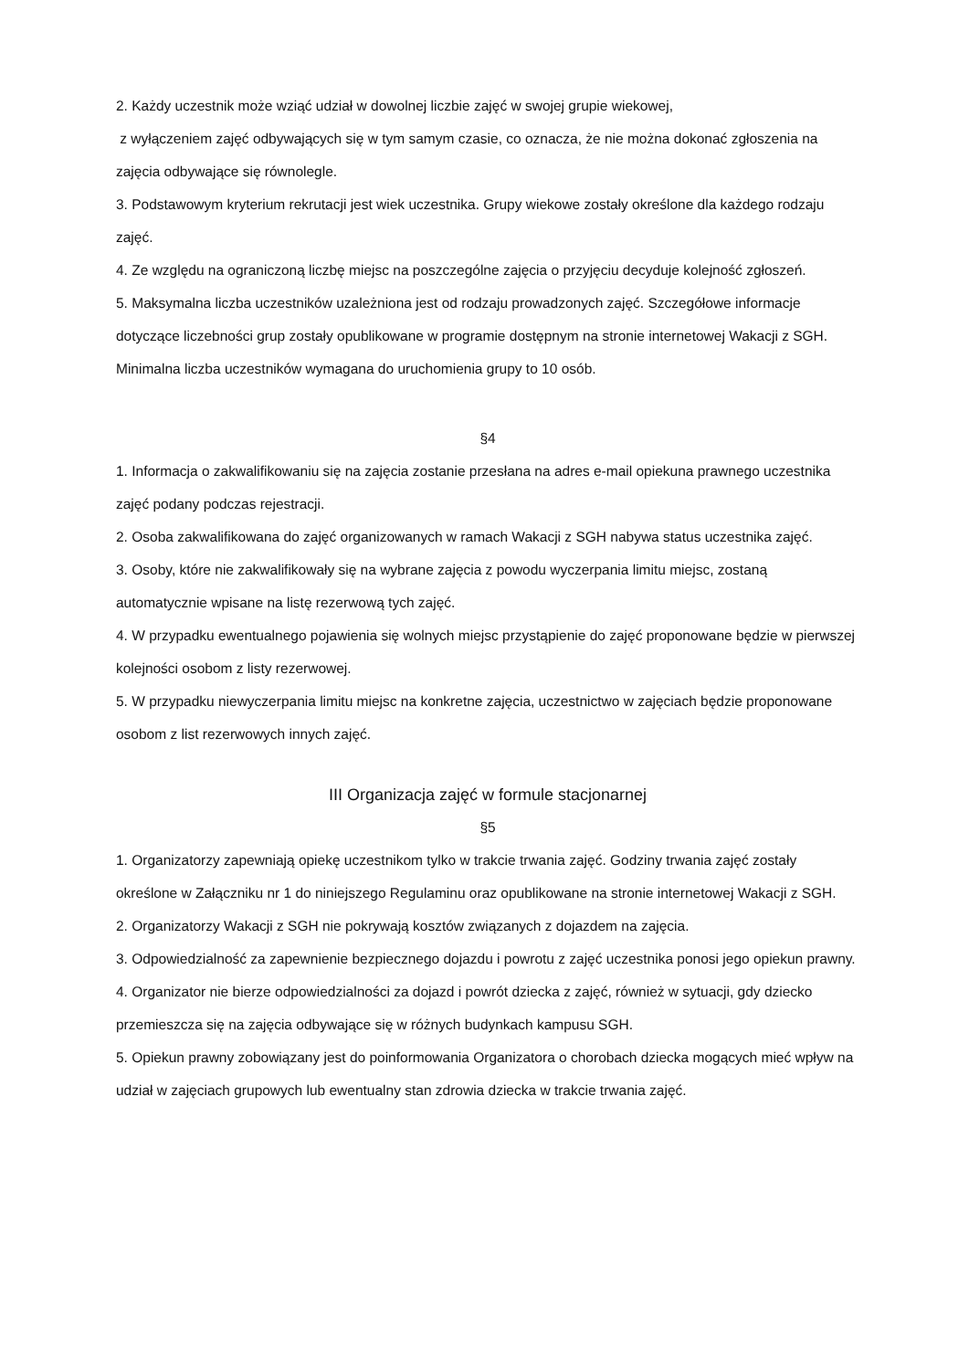2. Każdy uczestnik może wziąć udział w dowolnej liczbie zajęć w swojej grupie wiekowej,
z wyłączeniem zajęć odbywających się w tym samym czasie, co oznacza, że nie można dokonać zgłoszenia na zajęcia odbywające się równolegle.
3. Podstawowym kryterium rekrutacji jest wiek uczestnika. Grupy wiekowe zostały określone dla każdego rodzaju zajęć.
4. Ze względu na ograniczoną liczbę miejsc na poszczególne zajęcia o przyjęciu decyduje kolejność zgłoszeń.
5. Maksymalna liczba uczestników uzależniona jest od rodzaju prowadzonych zajęć. Szczegółowe informacje dotyczące liczebności grup zostały opublikowane w programie dostępnym na stronie internetowej Wakacji z SGH. Minimalna liczba uczestników wymagana do uruchomienia grupy to 10 osób.
§4
1. Informacja o zakwalifikowaniu się na zajęcia zostanie przesłana na adres e-mail opiekuna prawnego uczestnika zajęć podany podczas rejestracji.
2. Osoba zakwalifikowana do zajęć organizowanych w ramach Wakacji z SGH nabywa status uczestnika zajęć.
3. Osoby, które nie zakwalifikowały się na wybrane zajęcia z powodu wyczerpania limitu miejsc, zostaną automatycznie wpisane na listę rezerwową tych zajęć.
4. W przypadku ewentualnego pojawienia się wolnych miejsc przystąpienie do zajęć proponowane będzie w pierwszej kolejności osobom z listy rezerwowej.
5. W przypadku niewyczerpania limitu miejsc na konkretne zajęcia, uczestnictwo w zajęciach będzie proponowane osobom z list rezerwowych innych zajęć.
III Organizacja zajęć w formule stacjonarnej
§5
1. Organizatorzy zapewniają opiekę uczestnikom tylko w trakcie trwania zajęć. Godziny trwania zajęć zostały określone w Załączniku nr 1 do niniejszego Regulaminu oraz opublikowane na stronie internetowej Wakacji z SGH.
2. Organizatorzy Wakacji z SGH nie pokrywają kosztów związanych z dojazdem na zajęcia.
3. Odpowiedzialność za zapewnienie bezpiecznego dojazdu i powrotu z zajęć uczestnika ponosi jego opiekun prawny.
4. Organizator nie bierze odpowiedzialności za dojazd i powrót dziecka z zajęć, również w sytuacji, gdy dziecko przemieszcza się na zajęcia odbywające się w różnych budynkach kampusu SGH.
5. Opiekun prawny zobowiązany jest do poinformowania Organizatora o chorobach dziecka mogących mieć wpływ na udział w zajęciach grupowych lub ewentualny stan zdrowia dziecka w trakcie trwania zajęć.